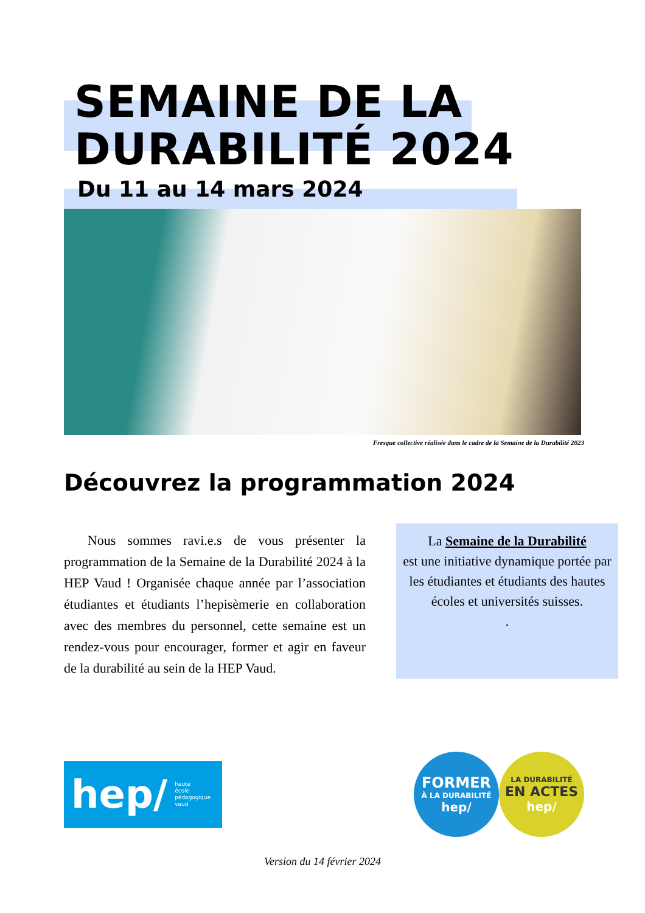SEMAINE DE LA
DURABILITÉ 2024
Du 11 au 14 mars 2024
Fresque collective réalisée dans le cadre de la Semaine de la Durabilité 2023
Découvrez la programmation 2024
Nous sommes ravi.e.s de vous présenter la programmation de la Semaine de la Durabilité 2024 à la HEP Vaud ! Organisée chaque année par l’association étudiantes et étudiants l’hepisèmerie en collaboration avec des membres du personnel, cette semaine est un rendez-vous pour encourager, former et agir en faveur de la durabilité au sein de la HEP Vaud.
La Semaine de la Durabilité
est une initiative dynamique portée par les étudiantes et étudiants des hautes écoles et universités suisses.
.
hep/ haute
école
pédagogique
vaud
FORMER
À LA DURABILITÉ
hep/
LA DURABILITÉ
EN ACTES
hep/
Version du 14 février 2024